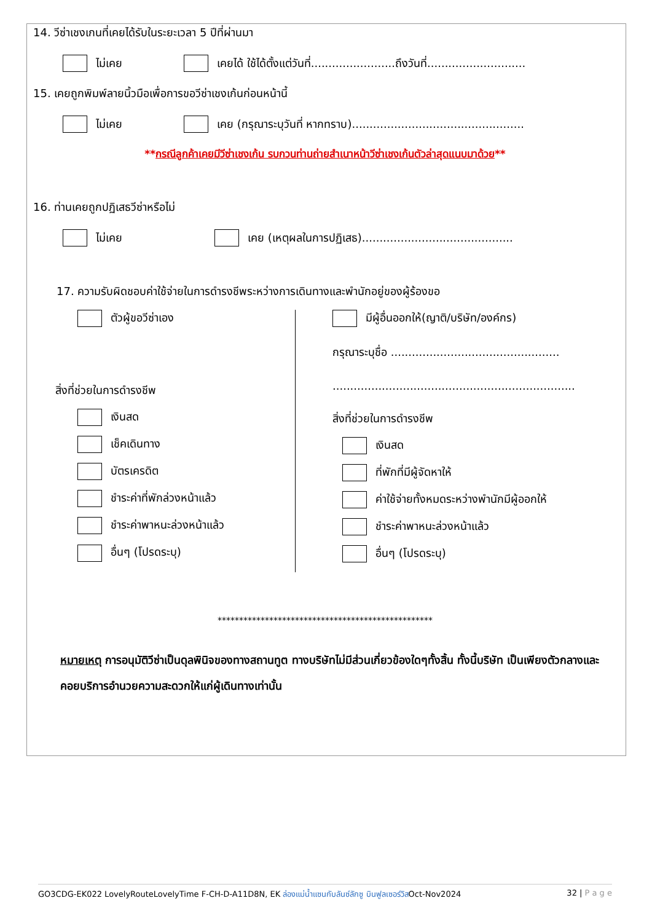14. วีซ่าเชงเกนที่เคยได้รับในระยะเวลา 5 ปีที่ผ่านมา
ไม่เคย เคยได้ ใช้ได้ตั้งแต่วันที่........................ถึงวันที่............................
15. เคยถูกพิมพ์ลายนิ้วมือเพื่อการขอวีซ่าเชงเก้นก่อนหน้านี้
ไม่เคย เคย (กรุณาระบุวันที่ หากทราบ).................................................
**กรณีลูกค้าเคยมีวีซ่าเชงเก้น รบกวนท่านถ่ายสำเนาหน้าวีซ่าเชงเก้นตัวล่าสุดแนบมาด้วย**
16. ท่านเคยถูกปฏิเสธวีซ่าหรือไม่
ไม่เคย เคย (เหตุผลในการปฏิเสธ)...........................................
17. ความรับผิดชอบค่าใช้จ่ายในการดำรงชีพระหว่างการเดินทางและพำนักอยู่ของผู้ร้องขอ
ตัวผู้ขอวีซ่าเอง
สิ่งที่ช่วยในการดำรงชีพ
เงินสด
เช็คเดินทาง
บัตรเครดิต
ชำระค่าที่พักล่วงหน้าแล้ว
ชำระค่าพาหนะล่วงหน้าแล้ว
อื่นๆ (โปรดระบุ)
มีผู้อื่นออกให้(ญาติ/บริษัท/องค์กร)
กรุณาระบุชื่อ ................................................
.....................................................................
สิ่งที่ช่วยในการดำรงชีพ
เงินสด
ที่พักที่มีผู้จัดหาให้
ค่าใช้จ่ายทั้งหมดระหว่างพำนักมีผู้ออกให้
ชำระค่าพาหนะล่วงหน้าแล้ว
อื่นๆ (โปรดระบุ)
**************************************************
หมายเหตุ การอนุมัติวีซ่าเป็นดุลพินิจของทางสถานทูต ทางบริษัทไม่มีส่วนเกี่ยวข้องใดๆทั้งสิ้น ทั้งนี้บริษัท เป็นเพียงตัวกลางและคอยบริการอำนวยความสะดวกให้แก่ผู้เดินทางเท่านั้น
GO3CDG-EK022 LovelyRouteLovelyTime F-CH-D-A11D8N, EK ล่องแม่น้ำแซนกับลันซ์ลักซู บินฟูลเซอร์วิสOct-Nov2024 32 | P a g e